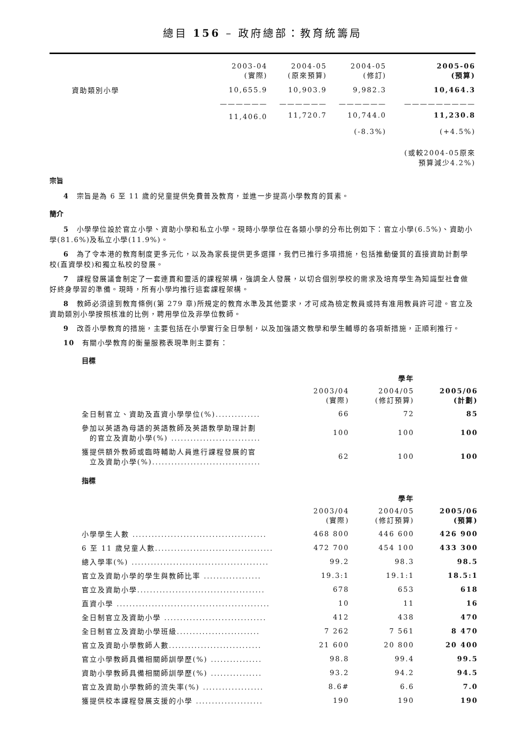總目 156 – 政府總部：教育統籌局
| | 2003-04 (實際) | 2004-05 (原來預算) | 2004-05 (修訂) | 2005-06 (預算) |
| 資助類別小學 | 10,655.9 | 10,903.9 | 9,982.3 | 10,464.3 |
| | —————— | —————— | —————— | ————————— |
| | 11,406.0 | 11,720.7 | 10,744.0 | 11,230.8 |
| | | | (-8.3%) | (+4.5%) |
| | | | | (或較2004-05原來 預算減少4.2%) |
宗旨
4　宗旨是為 6 至 11 歲的兒童提供免費普及教育，並進一步提高小學教育的質素。
簡介
5　小學學位設於官立小學、資助小學和私立小學。現時小學學位在各類小學的分布比例如下：官立小學(6.5%)、資助小學(81.6%)及私立小學(11.9%)。
6　為了令本港的教育制度更多元化，以及為家長提供更多選擇，我們已推行多項措施，包括推動優質的直接資助計劃學校(直資學校)和獨立私校的發展。
7　課程發展議會制定了一套連貫和靈活的課程架構，強調全人發展，以切合個別學校的需求及培育學生為知識型社會做好終身學習的準備。現時，所有小學均推行這套課程架構。
8　教師必須達到教育條例(第 279 章)所規定的教育水準及其他要求，才可成為檢定教員或持有准用教員許可證。官立及資助類別小學按照核准的比例，聘用學位及非學位教師。
9　改善小學教育的措施，主要包括在小學實行全日學制，以及加強語文教學和學生輔導的各項新措施，正順利推行。
10　有關小學教育的衡量服務表現準則主要有：
目標
| | | 學年 | |
| | 2003/04 (實際) | 2004/05 (修訂預算) | 2005/06 (計劃) |
| 全日制官立、資助及直資小學學位(%).............. | 66 | 72 | 85 |
| 參加以英語為母語的英語教師及英語教學助理計劃 的官立及資助小學(%) ............................ | 100 | 100 | 100 |
| 獲提供額外教師或臨時輔助人員進行課程發展的官 立及資助小學(%).................................. | 62 | 100 | 100 |
指標
| | | 學年 | |
| | 2003/04 (實際) | 2004/05 (修訂預算) | 2005/06 (預算) |
| 小學學生人數 .......................................... | 468 800 | 446 600 | 426 900 |
| 6 至 11 歲兒童人數..................................... | 472 700 | 454 100 | 433 300 |
| 總入學率(%) ........................................... | 99.2 | 98.3 | 98.5 |
| 官立及資助小學的學生與教師比率 .................. | 19.3:1 | 19.1:1 | 18.5:1 |
| 官立及資助小學........................................ | 678 | 653 | 618 |
| 直資小學 ................................................ | 10 | 11 | 16 |
| 全日制官立及資助小學 ................................ | 412 | 438 | 470 |
| 全日制官立及資助小學班級.......................... | 7 262 | 7 561 | 8 470 |
| 官立及資助小學教師人數............................. | 21 600 | 20 800 | 20 400 |
| 官立小學教師具備相關師訓學歷(%) ................ | 98.8 | 99.4 | 99.5 |
| 資助小學教師具備相關師訓學歷(%) ................ | 93.2 | 94.2 | 94.5 |
| 官立及資助小學教師的流失率(%) ................... | 8.6# | 6.6 | 7.0 |
| 獲提供校本課程發展支援的小學 ..................... | 190 | 190 | 190 |